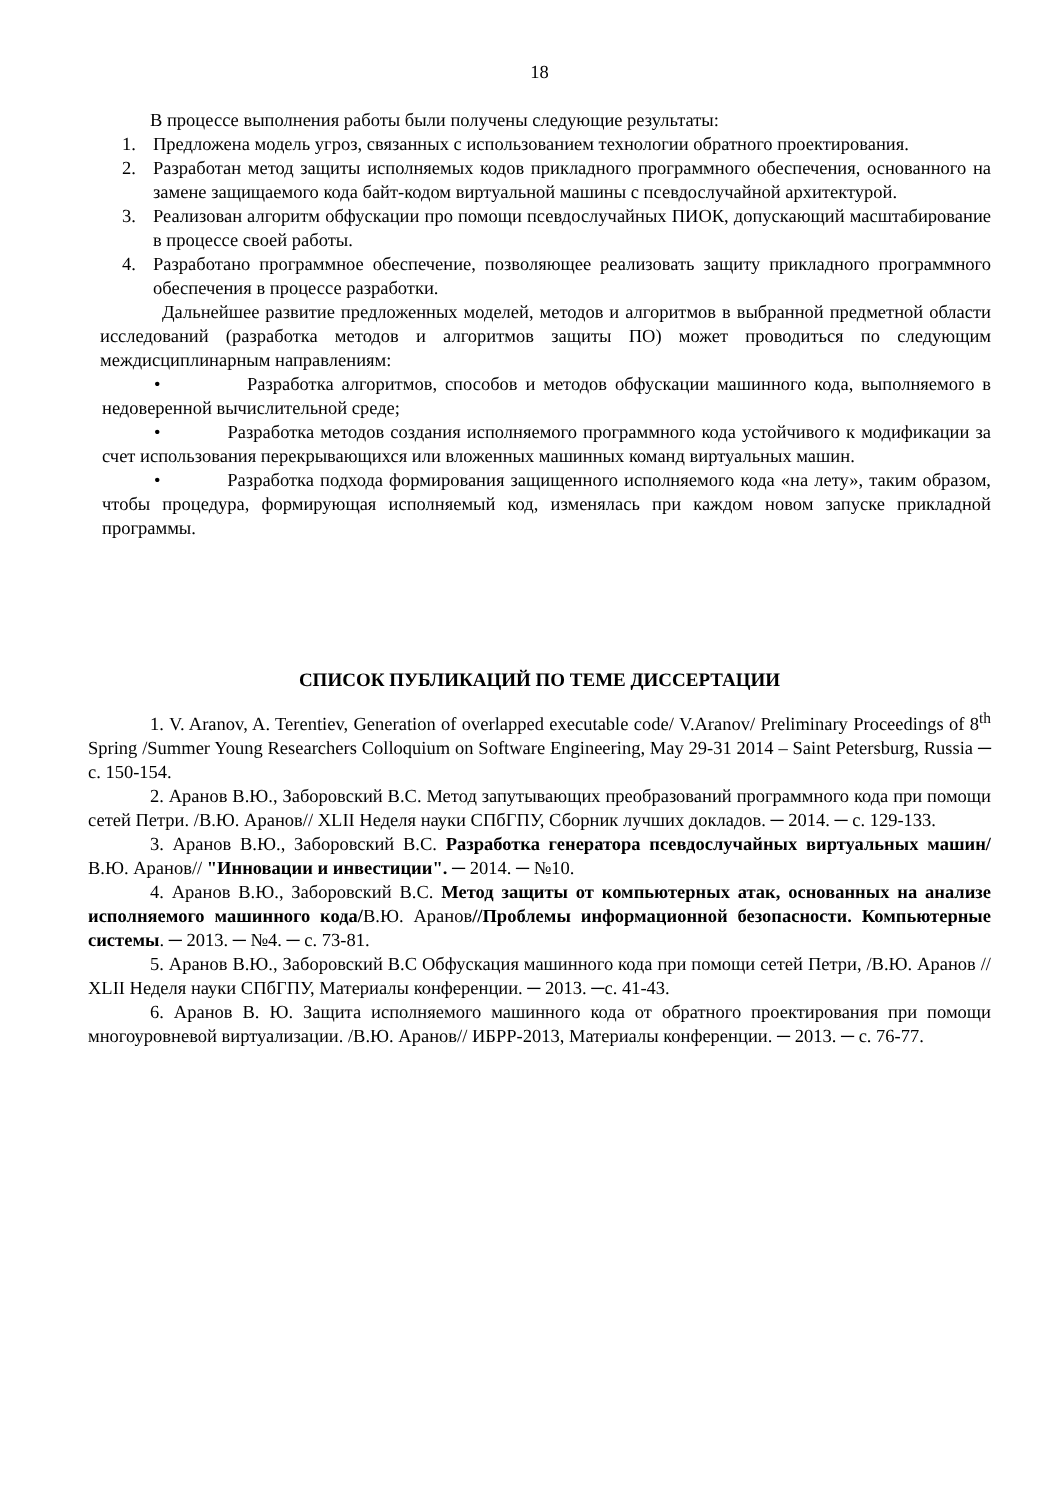18
В процессе выполнения работы были получены следующие результаты:
1. Предложена модель угроз, связанных с использованием технологии обратного проектирования.
2. Разработан метод защиты исполняемых кодов прикладного программного обеспечения, основанного на замене защищаемого кода байт-кодом виртуальной машины с псевдослучайной архитектурой.
3. Реализован алгоритм обфускации про помощи псевдослучайных ПИОК, допускающий масштабирование в процессе своей работы.
4. Разработано программное обеспечение, позволяющее реализовать защиту прикладного программного обеспечения в процессе разработки.
Дальнейшее развитие предложенных моделей, методов и алгоритмов в выбранной предметной области исследований (разработка методов и алгоритмов защиты ПО) может проводиться по следующим междисциплинарным направлениям:
• Разработка алгоритмов, способов и методов обфускации машинного кода, выполняемого в недоверенной вычислительной среде;
• Разработка методов создания исполняемого программного кода устойчивого к модификации за счет использования перекрывающихся или вложенных машинных команд виртуальных машин.
• Разработка подхода формирования защищенного исполняемого кода «на лету», таким образом, чтобы процедура, формирующая исполняемый код, изменялась при каждом новом запуске прикладной программы.
СПИСОК ПУБЛИКАЦИЙ ПО ТЕМЕ ДИССЕРТАЦИИ
1. V. Aranov, A. Terentiev, Generation of overlapped executable code/ V.Aranov/ Preliminary Proceedings of 8<sup>th</sup> Spring /Summer Young Researchers Colloquium on Software Engineering, May 29-31 2014 – Saint Petersburg, Russia ─ с. 150-154.
2. Аранов В.Ю., Заборовский В.С. Метод запутывающих преобразований программного кода при помощи сетей Петри. /В.Ю. Аранов// XLII Неделя науки СПбГПУ, Сборник лучших докладов. ─ 2014. ─ с. 129-133.
3. Аранов В.Ю., Заборовский В.С. Разработка генератора псевдослучайных виртуальных машин/В.Ю. Аранов// "Инновации и инвестиции". ─ 2014. ─ №10.
4. Аранов В.Ю., Заборовский В.С. Метод защиты от компьютерных атак, основанных на анализе исполняемого машинного кода/В.Ю. Аранов//Проблемы информационной безопасности. Компьютерные системы. ─ 2013. ─ №4. ─ с. 73-81.
5. Аранов В.Ю., Заборовский В.С Обфускация машинного кода при помощи сетей Петри, /В.Ю. Аранов // XLII Неделя науки СПбГПУ, Материалы конференции. ─ 2013. ─с. 41-43.
6. Аранов В. Ю. Защита исполняемого машинного кода от обратного проектирования при помощи многоуровневой виртуализации. /В.Ю. Аранов// ИБРР-2013, Материалы конференции. ─ 2013. ─ с. 76-77.